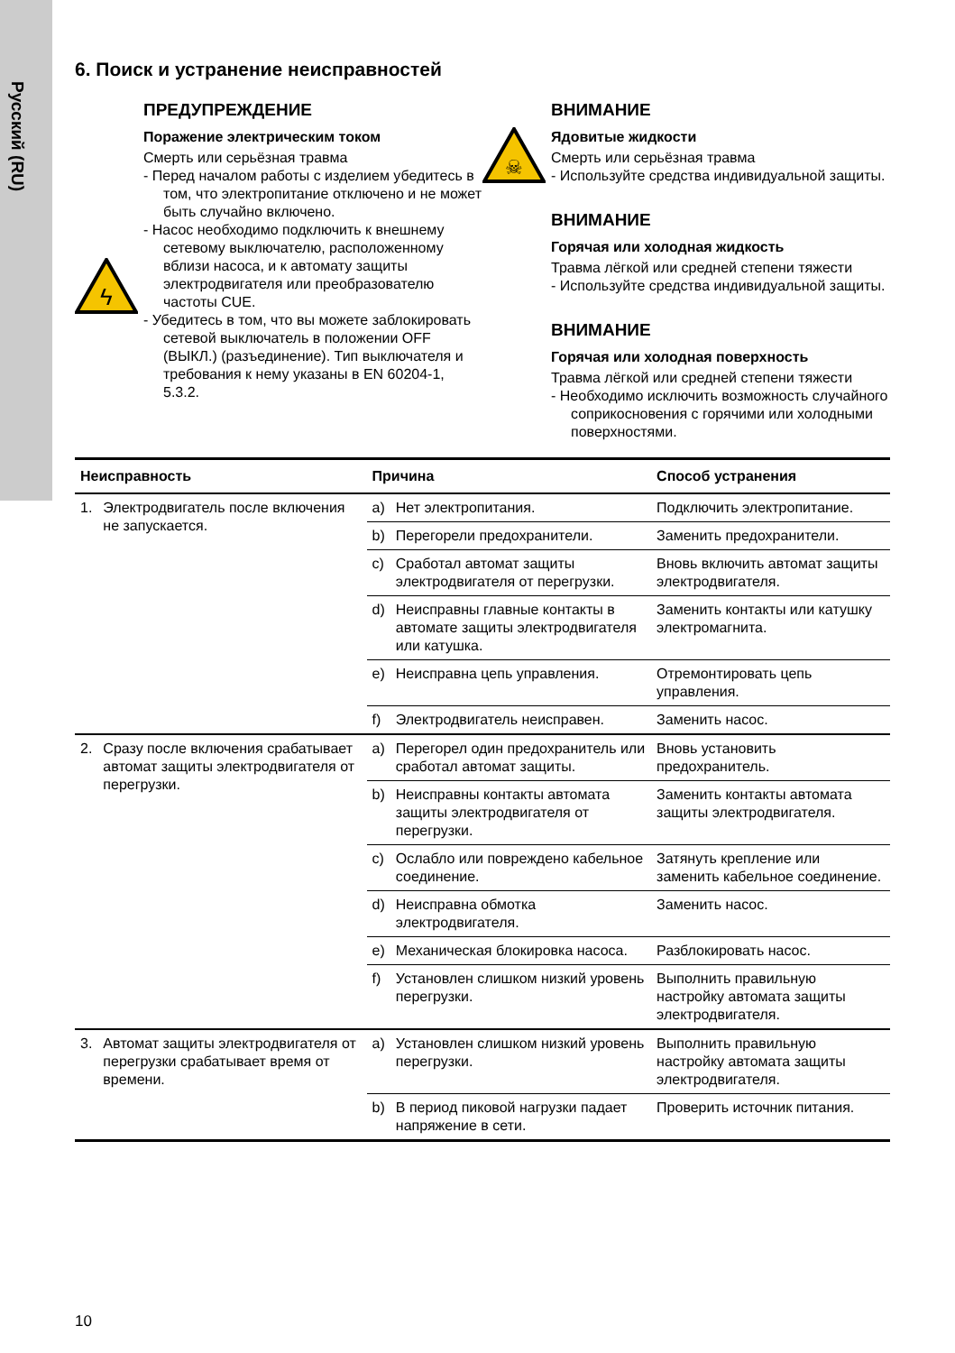Русский (RU)
6. Поиск и устранение неисправностей
ϟ
ПРЕДУПРЕЖДЕНИЕ
Поражение электрическим током
Смерть или серьёзная травма
- Перед началом работы с изделием убедитесь в том, что электропитание отключено и не может быть случайно включено.
- Насос необходимо подключить к внешнему сетевому выключателю, расположенному вблизи насоса, и к автомату защиты электродвигателя или преобразователю частоты CUE.
- Убедитесь в том, что вы можете заблокировать сетевой выключатель в положении OFF (ВЫКЛ.) (разъединение). Тип выключателя и требования к нему указаны в EN 60204-1, 5.3.2.
☠
ВНИМАНИЕ
Ядовитые жидкости
Смерть или серьёзная травма
- Используйте средства индивидуальной защиты.
ВНИМАНИЕ
Горячая или холодная жидкость
Травма лёгкой или средней степени тяжести
- Используйте средства индивидуальной защиты.
ВНИМАНИЕ
Горячая или холодная поверхность
Травма лёгкой или средней степени тяжести
- Необходимо исключить возможность случайного соприкосновения с горячими или холодными поверхностями.
| Неисправность | | Причина | | Способ устранения |
| --- | --- | --- | --- | --- |
| 1. | Электродвигатель после включения не запускается. | a) | Нет электропитания. | Подключить электропитание. |
| | | b) | Перегорели предохранители. | Заменить предохранители. |
| | | c) | Сработал автомат защиты электродвигателя от перегрузки. | Вновь включить автомат защиты электродвигателя. |
| | | d) | Неисправны главные контакты в автомате защиты электродвигателя или катушка. | Заменить контакты или катушку электромагнита. |
| | | e) | Неисправна цепь управления. | Отремонтировать цепь управления. |
| | | f) | Электродвигатель неисправен. | Заменить насос. |
| 2. | Сразу после включения срабатывает автомат защиты электродвигателя от перегрузки. | a) | Перегорел один предохранитель или сработал автомат защиты. | Вновь установить предохранитель. |
| | | b) | Неисправны контакты автомата защиты электродвигателя от перегрузки. | Заменить контакты автомата защиты электродвигателя. |
| | | c) | Ослабло или повреждено кабельное соединение. | Затянуть крепление или заменить кабельное соединение. |
| | | d) | Неисправна обмотка электродвигателя. | Заменить насос. |
| | | e) | Механическая блокировка насоса. | Разблокировать насос. |
| | | f) | Установлен слишком низкий уровень перегрузки. | Выполнить правильную настройку автомата защиты электродвигателя. |
| 3. | Автомат защиты электродвигателя от перегрузки срабатывает время от времени. | a) | Установлен слишком низкий уровень перегрузки. | Выполнить правильную настройку автомата защиты электродвигателя. |
| | | b) | В период пиковой нагрузки падает напряжение в сети. | Проверить источник питания. |
10